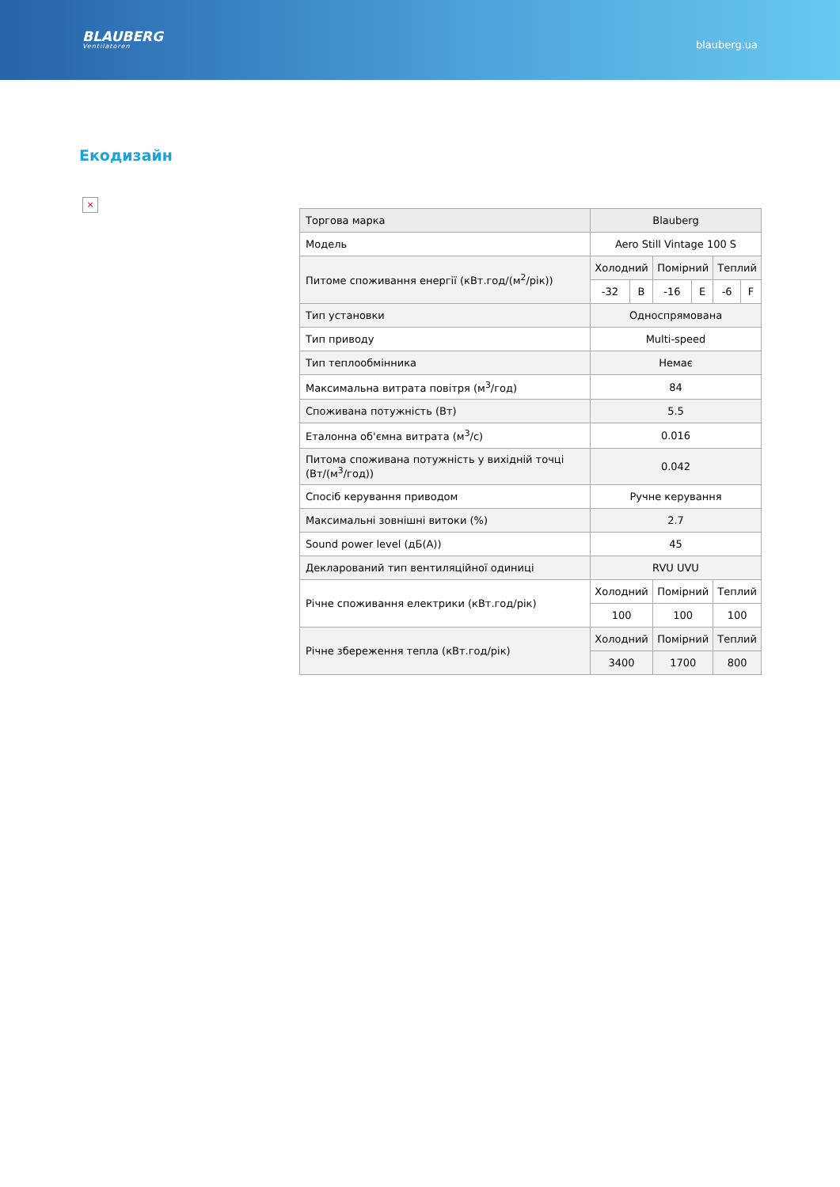BLAUBERG
Ventilatoren
blauberg.ua
Екодизайн
×
| Торгова марка | Blauberg | | | | | |
| Модель | Aero Still Vintage 100 S | | | | | |
| Питоме споживання енергії (кВт.год/(м<sup>2</sup>/рік)) | Холодний | | Помірний | | Теплий | |
| | -32 | B | -16 | E | -6 | F |
| Тип установки | Односпрямована | | | | | |
| Тип приводу | Multi-speed | | | | | |
| Тип теплообмінника | Немає | | | | | |
| Максимальна витрата повітря (м<sup>3</sup>/год) | 84 | | | | | |
| Споживана потужність (Вт) | 5.5 | | | | | |
| Еталонна об'ємна витрата (м<sup>3</sup>/с) | 0.016 | | | | | |
| Питома споживана потужність у вихідній точці (Вт/(м<sup>3</sup>/год)) | 0.042 | | | | | |
| Спосіб керування приводом | Ручне керування | | | | | |
| Максимальні зовнішні витоки (%) | 2.7 | | | | | |
| Sound power level (дБ(А)) | 45 | | | | | |
| Декларований тип вентиляційної одиниці | RVU UVU | | | | | |
| Річне споживання електрики (кВт.год/рік) | Холодний | | Помірний | | Теплий | |
| | 100 | | 100 | | 100 | |
| Річне збереження тепла (кВт.год/рік) | Холодний | | Помірний | | Теплий | |
| | 3400 | | 1700 | | 800 | |